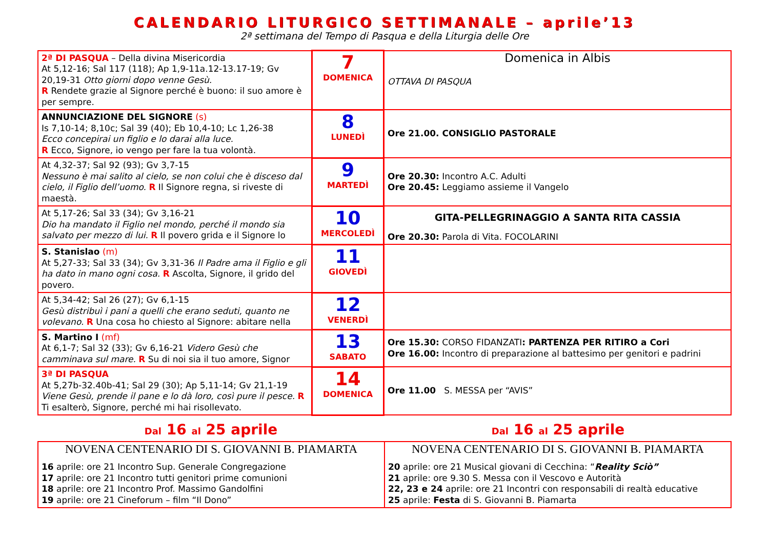CALENDARIO LITURGICO SETTIMANALE – aprile’13
2ª settimana del Tempo di Pasqua e della Liturgia delle Ore
| 2ª DI PASQUA – Della divina Misericordia At 5,12-16; Sal 117 (118); Ap 1,9-11a.12-13.17-19; Gv 20,19-31 Otto giorni dopo venne Gesù. R Rendete grazie al Signore perché è buono: il suo amore è per sempre. | 7 DOMENICA | Domenica in Albis OTTAVA DI PASQUA |
| ANNUNCIAZIONE DEL SIGNORE (s) Is 7,10-14; 8,10c; Sal 39 (40); Eb 10,4-10; Lc 1,26-38 Ecco concepirai un figlio e lo darai alla luce. R Ecco, Signore, io vengo per fare la tua volontà. | 8 LUNEDÌ | Ore 21.00. CONSIGLIO PASTORALE |
| At 4,32-37; Sal 92 (93); Gv 3,7-15 Nessuno è mai salito al cielo, se non colui che è disceso dal cielo, il Figlio dell’uomo. R Il Signore regna, si riveste di maestà. | 9 MARTEDÌ | Ore 20.30: Incontro A.C. Adulti Ore 20.45: Leggiamo assieme il Vangelo |
| At 5,17-26; Sal 33 (34); Gv 3,16-21 Dio ha mandato il Figlio nel mondo, perché il mondo sia salvato per mezzo di lui. R Il povero grida e il Signore lo | 10 MERCOLEDÌ | GITA-PELLEGRINAGGIO A SANTA RITA CASSIA Ore 20.30: Parola di Vita. FOCOLARINI |
| S. Stanislao (m) At 5,27-33; Sal 33 (34); Gv 3,31-36 Il Padre ama il Figlio e gli ha dato in mano ogni cosa. R Ascolta, Signore, il grido del povero. | 11 GIOVEDÌ | |
| At 5,34-42; Sal 26 (27); Gv 6,1-15 Gesù distribuì i pani a quelli che erano seduti, quanto ne volevano. R Una cosa ho chiesto al Signore: abitare nella | 12 VENERDÌ | |
| S. Martino I (mf) At 6,1-7; Sal 32 (33); Gv 6,16-21 Videro Gesù che camminava sul mare. R Su di noi sia il tuo amore, Signor | 13 SABATO | Ore 15.30: CORSO FIDANZATI : PARTENZA PER RITIRO a Cori Ore 16.00: Incontro di preparazione al battesimo per genitori e padrini |
| 3ª DI PASQUA At 5,27b-32.40b-41; Sal 29 (30); Ap 5,11-14; Gv 21,1-19 Viene Gesù, prende il pane e lo dà loro, così pure il pesce. R Ti esalterò, Signore, perché mi hai risollevato. | 14 DOMENICA | Ore 11.00 S. MESSA per “AVIS” |
Dal 16 al 25 aprile
Dal 16 al 25 aprile
| NOVENA CENTENARIO DI S. GIOVANNI B. PIAMARTA 16 aprile: ore 21 Incontro Sup. Generale Congregazione 17 aprile: ore 21 Incontro tutti genitori prime comunioni 18 aprile: ore 21 Incontro Prof. Massimo Gandolfini 19 aprile: ore 21 Cineforum – film “Il Dono” | NOVENA CENTENARIO DI S. GIOVANNI B. PIAMARTA 20 aprile: ore 21 Musical giovani di Cecchina: “ Reality Sciò” 21 aprile: ore 9.30 S. Messa con il Vescovo e Autorità 22, 23 e 24 aprile: ore 21 Incontri con responsabili di realtà educative 25 aprile: Festa di S. Giovanni B. Piamarta |